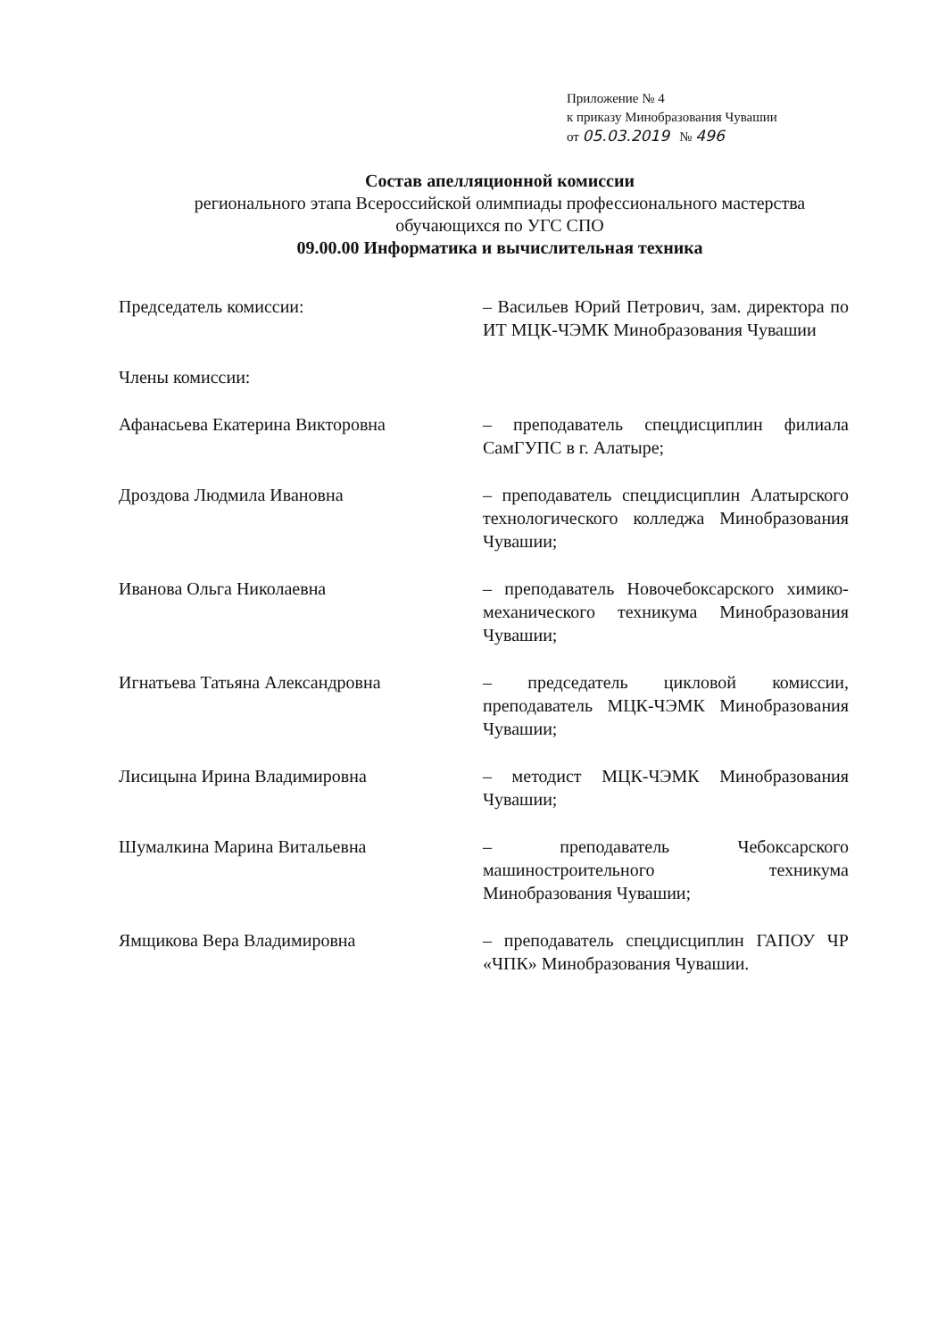Приложение № 4
к приказу Минобразования Чувашии
от 05.03.2019 № 496
Состав апелляционной комиссии
регионального этапа Всероссийской олимпиады профессионального мастерства
обучающихся по УГС СПО
09.00.00 Информатика и вычислительная техника
Председатель комиссии: – Васильев Юрий Петрович, зам. директора по ИТ МЦК-ЧЭМК Минобразования Чувашии
Члены комиссии:
Афанасьева Екатерина Викторовна – преподаватель спецдисциплин филиала СамГУПС в г. Алатыре;
Дроздова Людмила Ивановна – преподаватель спецдисциплин Алатырского технологического колледжа Минобразования Чувашии;
Иванова Ольга Николаевна – преподаватель Новочебоксарского химико-механического техникума Минобразования Чувашии;
Игнатьева Татьяна Александровна – председатель цикловой комиссии, преподаватель МЦК-ЧЭМК Минобразования Чувашии;
Лисицына Ирина Владимировна – методист МЦК-ЧЭМК Минобразования Чувашии;
Шумалкина Марина Витальевна – преподаватель Чебоксарского машиностроительного техникума Минобразования Чувашии;
Ямщикова Вера Владимировна – преподаватель спецдисциплин ГАПОУ ЧР «ЧПК» Минобразования Чувашии.